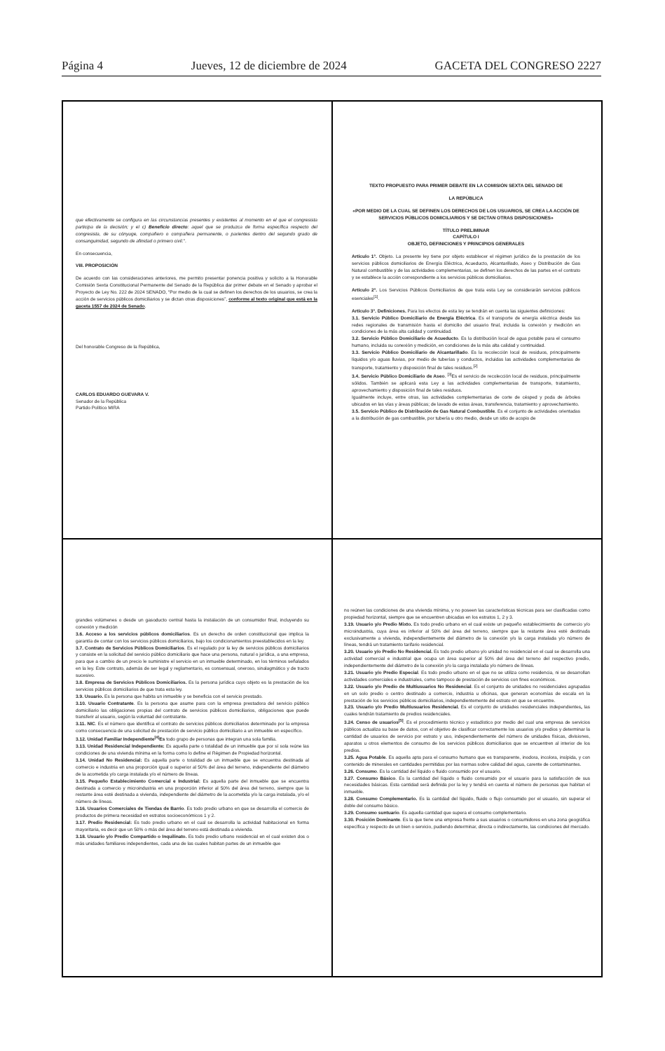Página 4 Jueves, 12 de diciembre de 2024 GACETA DEL CONGRESO 2227
que efectivamente se configura en las circunstancias presentes y existentes al momento en el que el congresista participa de la decisión; y el c) Beneficio directo: aquel que se produzca de forma específica respecto del congresista, de su cónyuge, compañero o compañera permanente, o parientes dentro del segundo grado de consanguinidad, segundo de afinidad o primero civil.".
En consecuencia,
VIII. PROPOSICIÓN
De acuerdo con las consideraciones anteriores, me permito presentar ponencia positiva y solicito a la Honorable Comisión Sexta Constitucional Permanente del Senado de la República dar primer debate en el Senado y aprobar el Proyecto de Ley No. 222 de 2024 SENADO, “Por medio de la cual se definen los derechos de los usuarios, se crea la acción de servicios públicos domiciliarios y se dictan otras disposiciones”, conforme al texto original que está en la gaceta 1557 de 2024 de Senado.
Del honorable Congreso de la República,
CARLOS EDUARDO GUEVARA V.
Senador de la República
Partido Político MIRA
TEXTO PROPUESTO PARA PRIMER DEBATE EN LA COMISIÓN SEXTA DEL SENADO DE
LA REPÚBLICA
«POR MEDIO DE LA CUAL SE DEFINEN LOS DERECHOS DE LOS USUARIOS, SE CREA LA ACCIÓN DE SERVICIOS PÚBLICOS DOMICILIARIOS Y SE DICTAN OTRAS DISPOSICIONES»
TÍTULO PRELIMINAR
CAPÍTULO I
OBJETO, DEFINICIONES Y PRINCIPIOS GENERALES
Artículo 1°. Objeto. La presente ley tiene por objeto establecer el régimen jurídico de la prestación de los servicios públicos domiciliarios de Energía Eléctrica, Acueducto, Alcantarillado, Aseo y Distribución de Gas Natural combustible y de las actividades complementarias, se definen los derechos de las partes en el contrato y se establece la acción correspondiente a los servicios públicos domiciliarios.
Artículo 2°. Los Servicios Públicos Domiciliarios de que trata esta Ley se considerarán servicios públicos esenciales<sup>[1]</sup>.
Artículo 3°. Definiciones. Para los efectos de esta ley se tendrán en cuenta las siguientes definiciones:
3.1. Servicio Público Domiciliario de Energía Eléctrica. Es el transporte de energía eléctrica desde las redes regionales de transmisión hasta el domicilio del usuario final, incluida la conexión y medición en condiciones de la más alta calidad y continuidad.
3.2. Servicio Público Domiciliario de Acueducto. Es la distribución local de agua potable para el consumo humano, incluida su conexión y medición, en condiciones de la más alta calidad y continuidad.
3.3. Servicio Público Domiciliario de Alcantarillado. Es la recolección local de residuos, principalmente líquidos y/o aguas lluvias, por medio de tuberías y conductos, incluidas las actividades complementarias de transporte, tratamiento y disposición final de tales residuos.<sup>[2]</sup>
3.4. Servicio Público Domiciliario de Aseo. <sup>[3]</sup>Es el servicio de recolección local de residuos, principalmente sólidos. También se aplicará esta Ley a las actividades complementarias de transporte, tratamiento, aprovechamiento y disposición final de tales residuos.
Igualmente incluye, entre otras, las actividades complementarias de corte de césped y poda de árboles ubicados en las vías y áreas públicas; de lavado de estas áreas, transferencia, tratamiento y aprovechamiento.
3.5. Servicio Público de Distribución de Gas Natural Combustible. Es el conjunto de actividades orientadas a la distribución de gas combustible, por tubería u otro medio, desde un sitio de acopio de
grandes volúmenes o desde un gasoducto central hasta la instalación de un consumidor final, incluyendo su conexión y medición
3.6. Acceso a los servicios públicos domiciliarios. Es un derecho de orden constitucional que implica la garantía de contar con los servicios públicos domiciliarios, bajo los condicionamientos preestablecidos en la ley.
3.7. Contrato de Servicios Públicos Domiciliarios. Es el regulado por la ley de servicios públicos domiciliarios y consiste en la solicitud del servicio público domiciliario que hace una persona, natural o jurídica, a una empresa, para que a cambio de un precio le suministre el servicio en un inmueble determinado, en los términos señalados en la ley. Este contrato, además de ser legal y reglamentario, es consensual, oneroso, sinalagmático y de tracto sucesivo.
3.8. Empresa de Servicios Públicos Domiciliarios. Es la persona jurídica cuyo objeto es la prestación de los servicios públicos domiciliarios de que trata esta ley.
3.9. Usuario. Es la persona que habita un inmueble y se beneficia con el servicio prestado.
3.10. Usuario Contratante. Es la persona que asume para con la empresa prestadora del servicio público domiciliario las obligaciones propias del contrato de servicios públicos domiciliarios, obligaciones que puede transferir al usuario, según la voluntad del contratante.
3.11. NIC. Es el número que identifica el contrato de servicios públicos domiciliarios determinado por la empresa como consecuencia de una solicitud de prestación de servicio público domiciliario a un inmueble en específico.
3.12. Unidad Familiar Independiente<sup>[4]</sup>Es todo grupo de personas que integran una sola familia.
3.13. Unidad Residencial Independiente: Es aquella parte o totalidad de un inmueble que por sí sola reúne las condiciones de una vivienda mínima en la forma como lo define el Régimen de Propiedad horizontal.
3.14. Unidad No Residencial: Es aquella parte o totalidad de un inmueble que se encuentra destinada al comercio e industria en una proporción igual o superior al 50% del área del terreno, independiente del diámetro de la acometida y/o carga instalada y/o el número de líneas.
3.15. Pequeño Establecimiento Comercial e Industrial: Es aquella parte del inmueble que se encuentra destinada a comercio y microindustria en una proporción inferior al 50% del área del terreno, siempre que la restante área esté destinada a vivienda, independiente del diámetro de la acometida y/o la carga instalada, y/o el número de líneas.
3.16. Usuarios Comerciales de Tiendas de Barrio. Es todo predio urbano en que se desarrolla el comercio de productos de primera necesidad en estratos socioeconómicos 1 y 2.
3.17. Predio Residencial: Es todo predio urbano en el cual se desarrolla la actividad habitacional en forma mayoritaria, es decir que un 50% o más del área del terreno está destinada a vivienda.
3.18. Usuario y/o Predio Compartido o Inquilinato. Es todo predio urbano residencial en el cual existen dos o más unidades familiares independientes, cada una de las cuales habitan partes de un inmueble que
no reúnen las condiciones de una vivienda mínima, y no poseen las características técnicas para ser clasificadas como propiedad horizontal, siempre que se encuentren ubicadas en los estratos 1, 2 y 3.
3.19. Usuario y/o Predio Mixto. Es todo predio urbano en el cual existe un pequeño establecimiento de comercio y/o microindustria, cuya área es inferior al 50% del área del terreno, siempre que la restante área esté destinada exclusivamente a vivienda, independientemente del diámetro de la conexión y/o la carga instalada y/o número de líneas, tendrá un tratamiento tarifario residencial.
3.20. Usuario y/o Predio No Residencial. Es todo predio urbano y/o unidad no residencial en el cual se desarrolla una actividad comercial e industrial que ocupa un área superior al 50% del área del terreno del respectivo predio, independientemente del diámetro de la conexión y/o la carga instalada y/o número de líneas.
3.21. Usuario y/o Predio Especial. Es todo predio urbano en el que no se utiliza como residencia, ni se desarrollan actividades comerciales e industriales, como tampoco de prestación de servicios con fines económicos.
3.22. Usuario y/o Predio de Multiusuarios No Residencial. Es el conjunto de unidades no residenciales agrupadas en un solo predio o centro destinado a comercio, industria u oficinas, que generan economías de escala en la prestación de los servicios públicos domiciliarios, independientemente del estrato en que se encuentre.
3.23. Usuario y/o Predio Multiusuarios Residencial. Es el conjunto de unidades residenciales independientes, las cuales tendrán tratamiento de predios residenciales.
3.24. Censo de usuarios<sup>[5]</sup>. Es el procedimiento técnico y estadístico por medio del cual una empresa de servicios públicos actualiza su base de datos, con el objetivo de clasificar correctamente los usuarios y/o predios y determinar la cantidad de usuarios de servicio por estrato y uso, independientemente del número de unidades físicas, divisiones, aparatos u otros elementos de consumo de los servicios públicos domiciliarios que se encuentren al interior de los predios.
3.25. Agua Potable. Es aquella apta para el consumo humano que es transparente, inodora, incolora, insípida, y con contenido de minerales en cantidades permitidas por las normas sobre calidad del agua, carente de contaminantes.
3.26. Consumo. Es la cantidad del líquido o fluido consumido por el usuario.
3.27. Consumo Básico. Es la cantidad del líquido o fluido consumido por el usuario para la satisfacción de sus necesidades básicas. Esta cantidad será definida por la ley y tendrá en cuenta el número de personas que habitan el inmueble.
3.28. Consumo Complementario. Es la cantidad del líquido, fluido o flujo consumido por el usuario, sin superar el doble del consumo básico.
3.29. Consumo suntuario. Es aquella cantidad que supera el consumo complementario.
3.30. Posición Dominante. Es la que tiene una empresa frente a sus usuarios o consumidores en una zona geográfica específica y respecto de un bien o servicio, pudiendo determinar, directa o indirectamente, las condiciones del mercado.